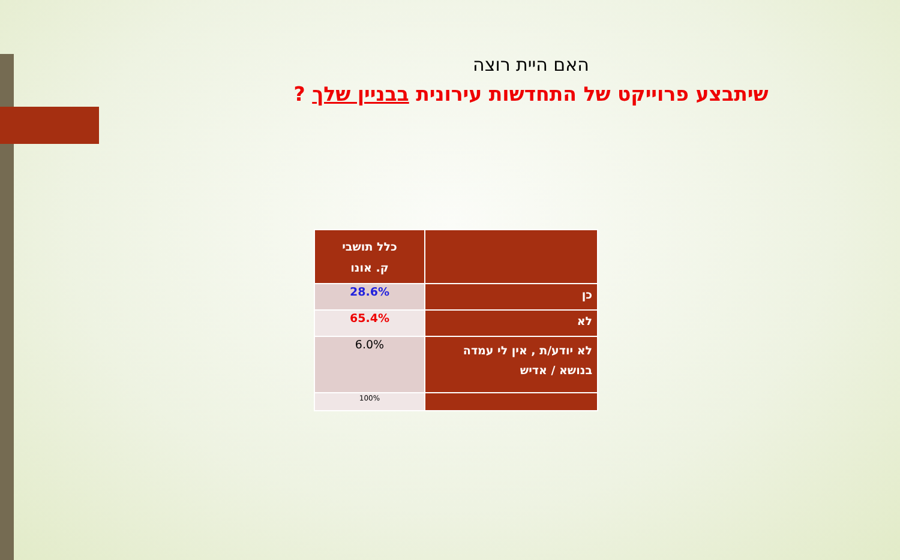האם היית רוצה
שיתבצע פרוייקט של התחדשות עירונית בבניין שלך ?
| | כלל תושבי ק. אונו |
| כן | 28.6% |
| לא | 65.4% |
| לא יודע/ת , אין לי עמדה בנושא / אדיש | 6.0% |
| | 100% |